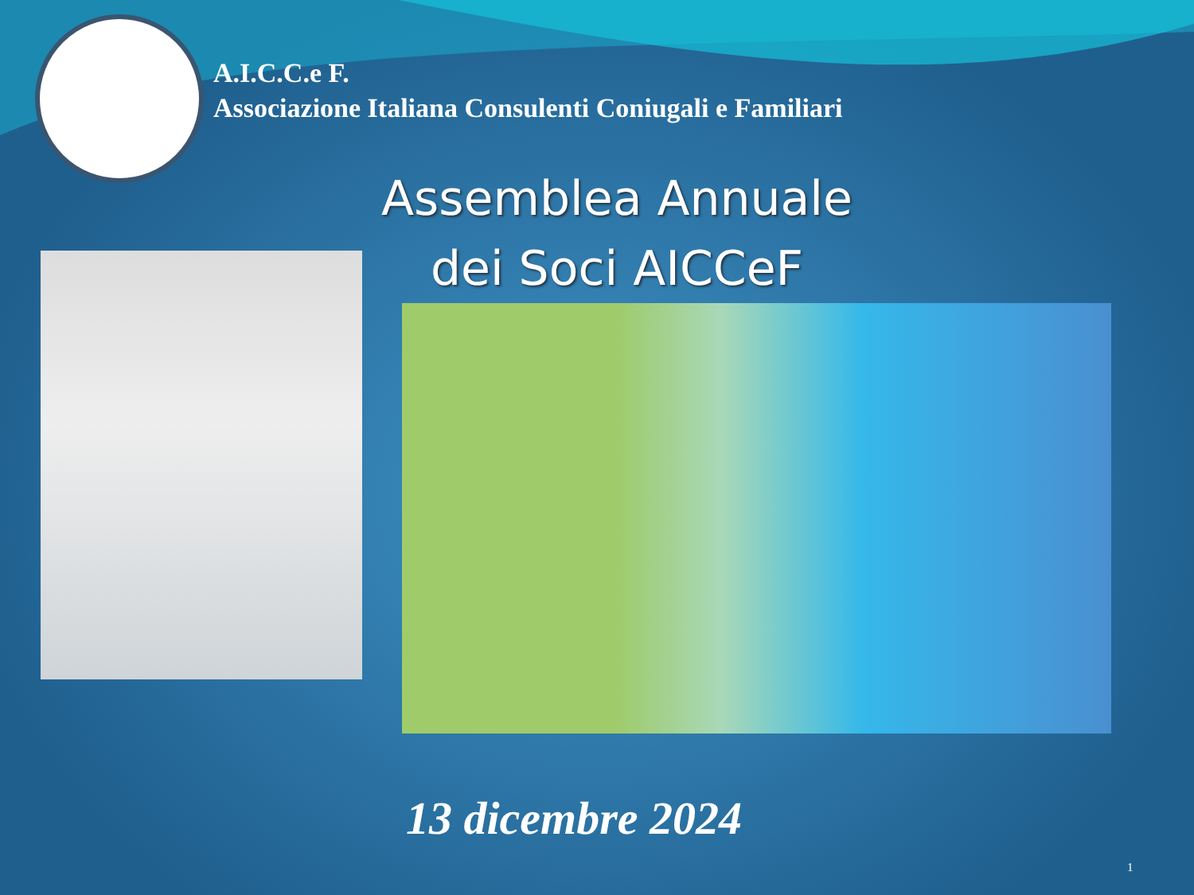A.I.C.C.e F.
Associazione Italiana Consulenti Coniugali e Familiari
Assemblea Annuale
dei Soci AICCeF
13 dicembre 2024
1